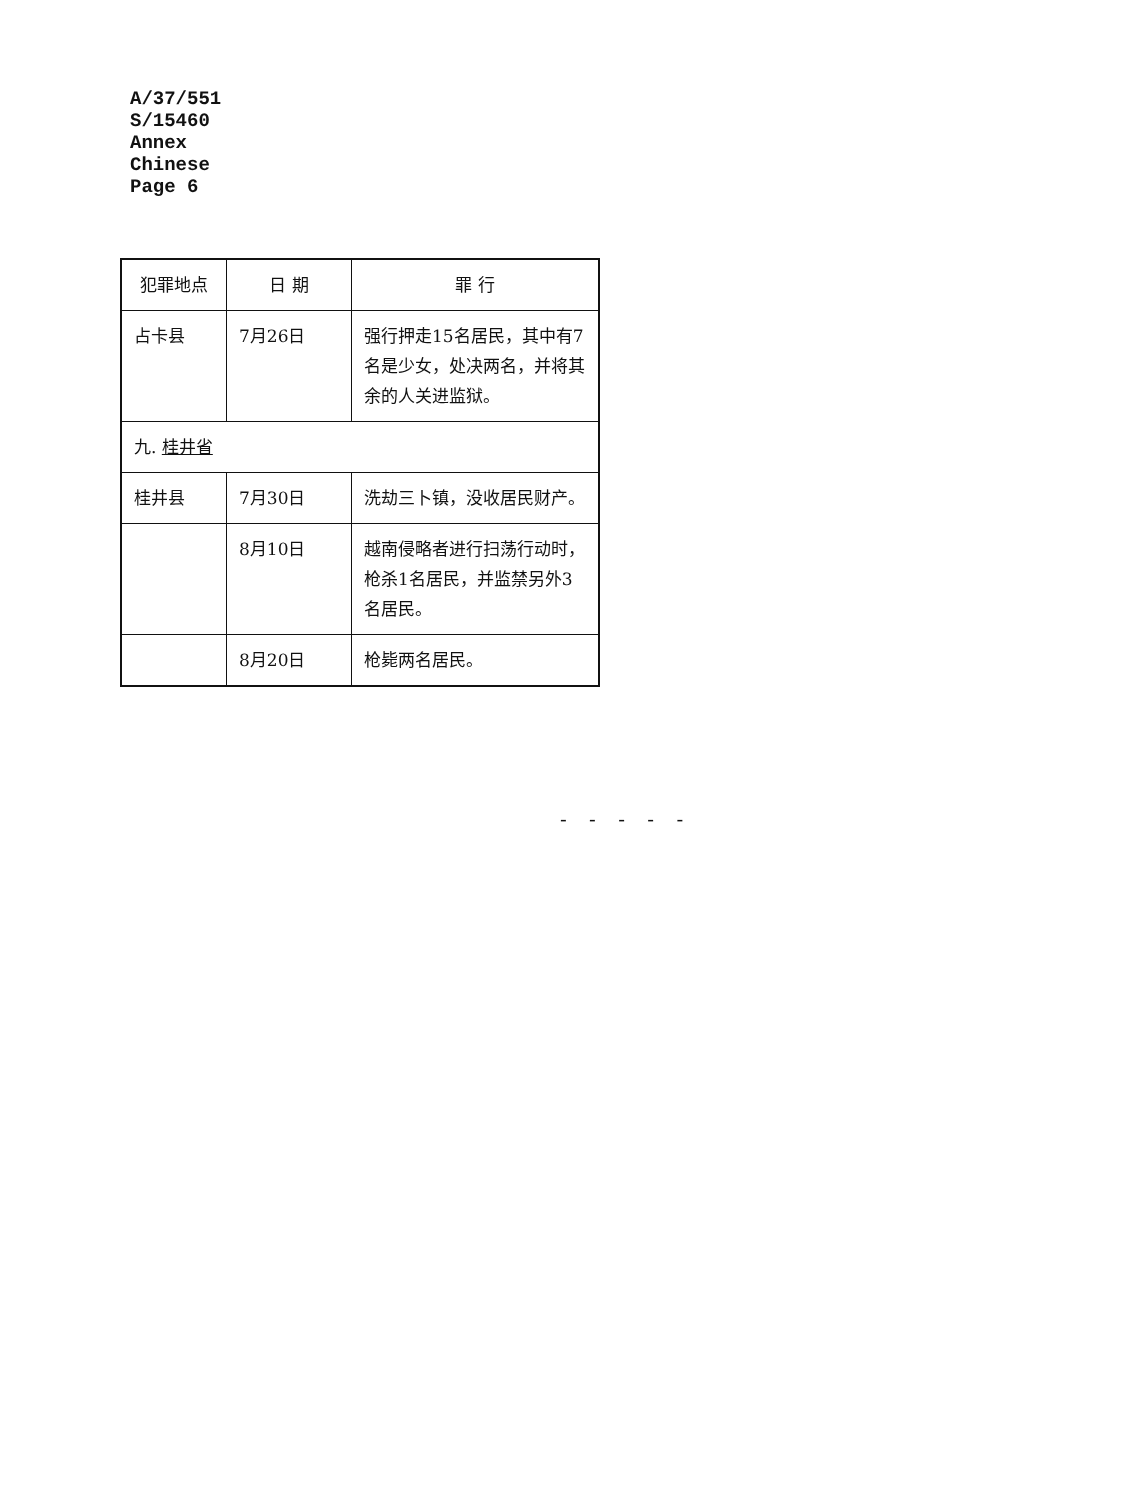A/37/551
S/15460
Annex
Chinese
Page 6
| 犯罪地点 | 日 期 | 罪 行 |
| --- | --- | --- |
| 占卡县 | 7月26日 | 强行押走15名居民，其中有7名是少女，处决两名，并将其余的人关进监狱。 |
| 九. 桂井省 | | |
| 桂井县 | 7月30日 | 洗劫三卜镇，没收居民财产。 |
| | 8月10日 | 越南侵略者进行扫荡行动时，枪杀1名居民，并监禁另外3名居民。 |
| | 8月20日 | 枪毙两名居民。 |
- - - - -